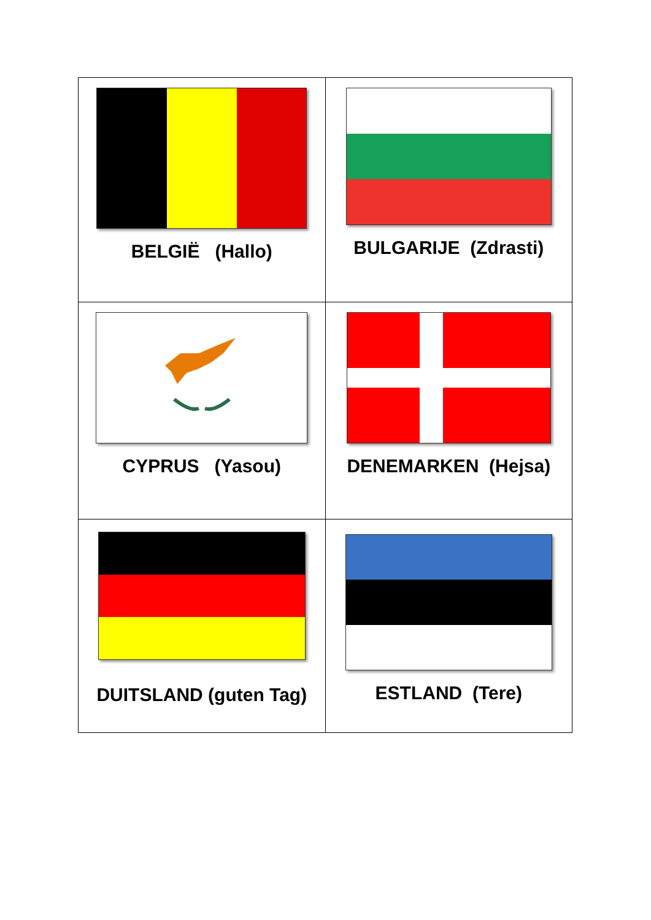| BELGIË (Hallo) | BULGARIJE (Zdrasti) |
| CYPRUS (Yasou) | DENEMARKEN (Hejsa) |
| DUITSLAND (guten Tag) | ESTLAND (Tere) |